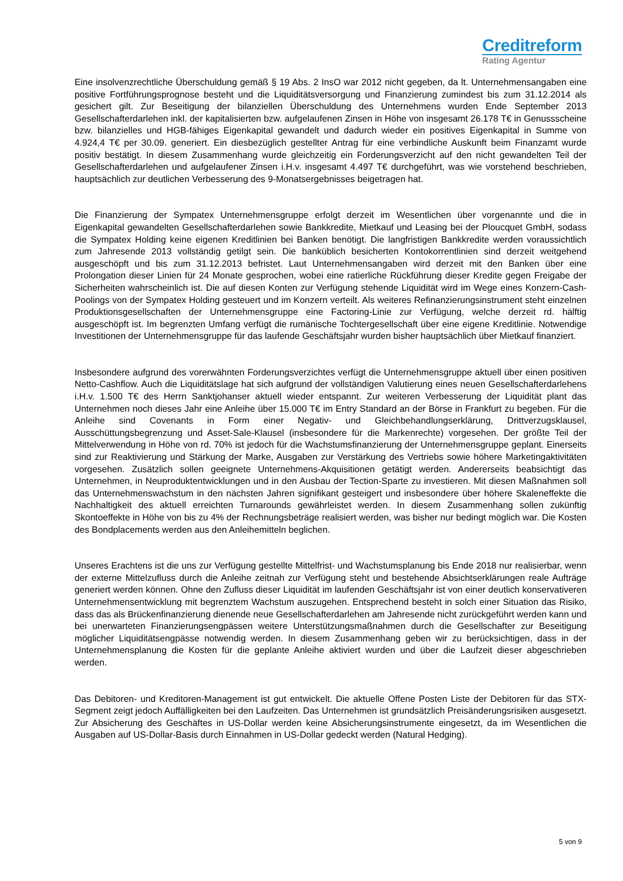Creditreform
Rating Agentur
Eine insolvenzrechtliche Überschuldung gemäß § 19 Abs. 2 InsO war 2012 nicht gegeben, da lt. Unternehmensangaben eine positive Fortführungsprognose besteht und die Liquiditätsversorgung und Finanzierung zumindest bis zum 31.12.2014 als gesichert gilt. Zur Beseitigung der bilanziellen Überschuldung des Unternehmens wurden Ende September 2013 Gesellschafterdarlehen inkl. der kapitalisierten bzw. aufgelaufenen Zinsen in Höhe von insgesamt 26.178 T€ in Genussscheine bzw. bilanzielles und HGB-fähiges Eigenkapital gewandelt und dadurch wieder ein positives Eigenkapital in Summe von 4.924,4 T€ per 30.09. generiert. Ein diesbezüglich gestellter Antrag für eine verbindliche Auskunft beim Finanzamt wurde positiv bestätigt. In diesem Zusammenhang wurde gleichzeitig ein Forderungsverzicht auf den nicht gewandelten Teil der Gesellschafterdarlehen und aufgelaufener Zinsen i.H.v. insgesamt 4.497 T€ durchgeführt, was wie vorstehend beschrieben, hauptsächlich zur deutlichen Verbesserung des 9-Monatsergebnisses beigetragen hat.
Die Finanzierung der Sympatex Unternehmensgruppe erfolgt derzeit im Wesentlichen über vorgenannte und die in Eigenkapital gewandelten Gesellschafterdarlehen sowie Bankkredite, Mietkauf und Leasing bei der Ploucquet GmbH, sodass die Sympatex Holding keine eigenen Kreditlinien bei Banken benötigt. Die langfristigen Bankkredite werden voraussichtlich zum Jahresende 2013 vollständig getilgt sein. Die banküblich besicherten Kontokorrentlinien sind derzeit weitgehend ausgeschöpft und bis zum 31.12.2013 befristet. Laut Unternehmensangaben wird derzeit mit den Banken über eine Prolongation dieser Linien für 24 Monate gesprochen, wobei eine ratierliche Rückführung dieser Kredite gegen Freigabe der Sicherheiten wahrscheinlich ist. Die auf diesen Konten zur Verfügung stehende Liquidität wird im Wege eines Konzern-Cash-Poolings von der Sympatex Holding gesteuert und im Konzern verteilt. Als weiteres Refinanzierungsinstrument steht einzelnen Produktionsgesellschaften der Unternehmensgruppe eine Factoring-Linie zur Verfügung, welche derzeit rd. hälftig ausgeschöpft ist. Im begrenzten Umfang verfügt die rumänische Tochtergesellschaft über eine eigene Kreditlinie. Notwendige Investitionen der Unternehmensgruppe für das laufende Geschäftsjahr wurden bisher hauptsächlich über Mietkauf finanziert.
Insbesondere aufgrund des vorerwähnten Forderungsverzichtes verfügt die Unternehmensgruppe aktuell über einen positiven Netto-Cashflow. Auch die Liquiditätslage hat sich aufgrund der vollständigen Valutierung eines neuen Gesellschafterdarlehens i.H.v. 1.500 T€ des Herrn Sanktjohanser aktuell wieder entspannt. Zur weiteren Verbesserung der Liquidität plant das Unternehmen noch dieses Jahr eine Anleihe über 15.000 T€ im Entry Standard an der Börse in Frankfurt zu begeben. Für die Anleihe sind Covenants in Form einer Negativ- und Gleichbehandlungserklärung, Drittverzugsklausel, Ausschüttungsbegrenzung und Asset-Sale-Klausel (insbesondere für die Markenrechte) vorgesehen. Der größte Teil der Mittelverwendung in Höhe von rd. 70% ist jedoch für die Wachstumsfinanzierung der Unternehmensgruppe geplant. Einerseits sind zur Reaktivierung und Stärkung der Marke, Ausgaben zur Verstärkung des Vertriebs sowie höhere Marketingaktivitäten vorgesehen. Zusätzlich sollen geeignete Unternehmens-Akquisitionen getätigt werden. Andererseits beabsichtigt das Unternehmen, in Neuproduktentwicklungen und in den Ausbau der Tection-Sparte zu investieren. Mit diesen Maßnahmen soll das Unternehmenswachstum in den nächsten Jahren signifikant gesteigert und insbesondere über höhere Skaleneffekte die Nachhaltigkeit des aktuell erreichten Turnarounds gewährleistet werden. In diesem Zusammenhang sollen zukünftig Skontoeffekte in Höhe von bis zu 4% der Rechnungsbeträge realisiert werden, was bisher nur bedingt möglich war. Die Kosten des Bondplacements werden aus den Anleihemitteln beglichen.
Unseres Erachtens ist die uns zur Verfügung gestellte Mittelfrist- und Wachstumsplanung bis Ende 2018 nur realisierbar, wenn der externe Mittelzufluss durch die Anleihe zeitnah zur Verfügung steht und bestehende Absichtserklärungen reale Aufträge generiert werden können. Ohne den Zufluss dieser Liquidität im laufenden Geschäftsjahr ist von einer deutlich konservativeren Unternehmensentwicklung mit begrenztem Wachstum auszugehen. Entsprechend besteht in solch einer Situation das Risiko, dass das als Brückenfinanzierung dienende neue Gesellschafterdarlehen am Jahresende nicht zurückgeführt werden kann und bei unerwarteten Finanzierungsengpässen weitere Unterstützungsmaßnahmen durch die Gesellschafter zur Beseitigung möglicher Liquiditätsengpässe notwendig werden. In diesem Zusammenhang geben wir zu berücksichtigen, dass in der Unternehmensplanung die Kosten für die geplante Anleihe aktiviert wurden und über die Laufzeit dieser abgeschrieben werden.
Das Debitoren- und Kreditoren-Management ist gut entwickelt. Die aktuelle Offene Posten Liste der Debitoren für das STX-Segment zeigt jedoch Auffälligkeiten bei den Laufzeiten. Das Unternehmen ist grundsätzlich Preisänderungsrisiken ausgesetzt. Zur Absicherung des Geschäftes in US-Dollar werden keine Absicherungsinstrumente eingesetzt, da im Wesentlichen die Ausgaben auf US-Dollar-Basis durch Einnahmen in US-Dollar gedeckt werden (Natural Hedging).
5 von 9